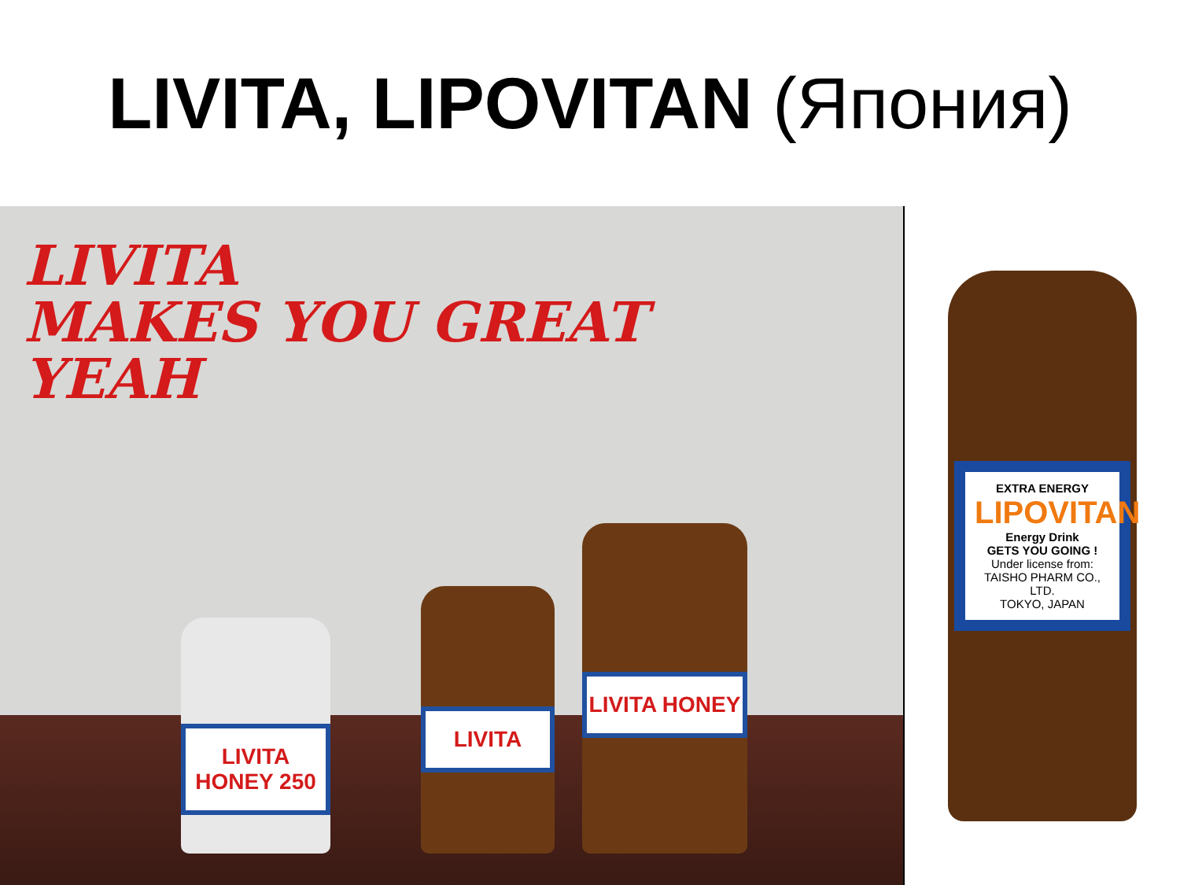LIVITA, LIPOVITAN (Япония)
LIVITA
MAKES YOU GREAT
YEAH
LIVITA HONEY 250 LIVITA LIVITA HONEY
EXTRA ENERGY
LIPOVITAN
Energy Drink
GETS YOU GOING !
Under license from:
TAISHO PHARM CO., LTD.
TOKYO, JAPAN